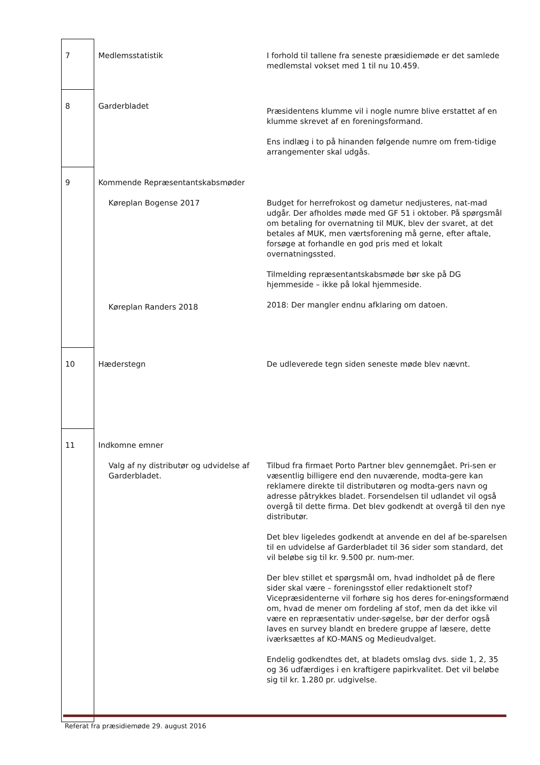| 7 | Medlemsstatistik | I forhold til tallene fra seneste præsidiemøde er det samlede medlemstal vokset med 1 til nu 10.459. |
| 8 | Garderbladet | Præsidentens klumme vil i nogle numre blive erstattet af en klumme skrevet af en foreningsformand. Ens indlæg i to på hinanden følgende numre om frem-tidige arrangementer skal udgås. |
| 9 | Kommende Repræsentantskabsmøder Køreplan Bogense 2017 Køreplan Randers 2018 | Budget for herrefrokost og dametur nedjusteres, nat-mad udgår. Der afholdes møde med GF 51 i oktober. På spørgsmål om betaling for overnatning til MUK, blev der svaret, at det betales af MUK, men værtsforening må gerne, efter aftale, forsøge at forhandle en god pris med et lokalt overnatningssted. Tilmelding repræsentantskabsmøde bør ske på DG hjemmeside – ikke på lokal hjemmeside. 2018: Der mangler endnu afklaring om datoen. |
| 10 | Hæderstegn | De udleverede tegn siden seneste møde blev nævnt. |
| 11 | Indkomne emner Valg af ny distributør og udvidelse af Garderbladet. | Tilbud fra firmaet Porto Partner blev gennemgået. Pri-sen er væsentlig billigere end den nuværende, modta-gere kan reklamere direkte til distributøren og modta-gers navn og adresse påtrykkes bladet. Forsendelsen til udlandet vil også overgå til dette firma. Det blev godkendt at overgå til den nye distributør. Det blev ligeledes godkendt at anvende en del af be-sparelsen til en udvidelse af Garderbladet til 36 sider som standard, det vil beløbe sig til kr. 9.500 pr. num-mer. Der blev stillet et spørgsmål om, hvad indholdet på de flere sider skal være – foreningsstof eller redaktionelt stof? Vicepræsidenterne vil forhøre sig hos deres for-eningsformænd om, hvad de mener om fordeling af stof, men da det ikke vil være en repræsentativ under-søgelse, bør der derfor også laves en survey blandt en bredere gruppe af læsere, dette iværksættes af KO-MANS og Medieudvalget. Endelig godkendtes det, at bladets omslag dvs. side 1, 2, 35 og 36 udfærdiges i en kraftigere papirkvalitet. Det vil beløbe sig til kr. 1.280 pr. udgivelse. |
Referat fra præsidiemøde 29. august 2016